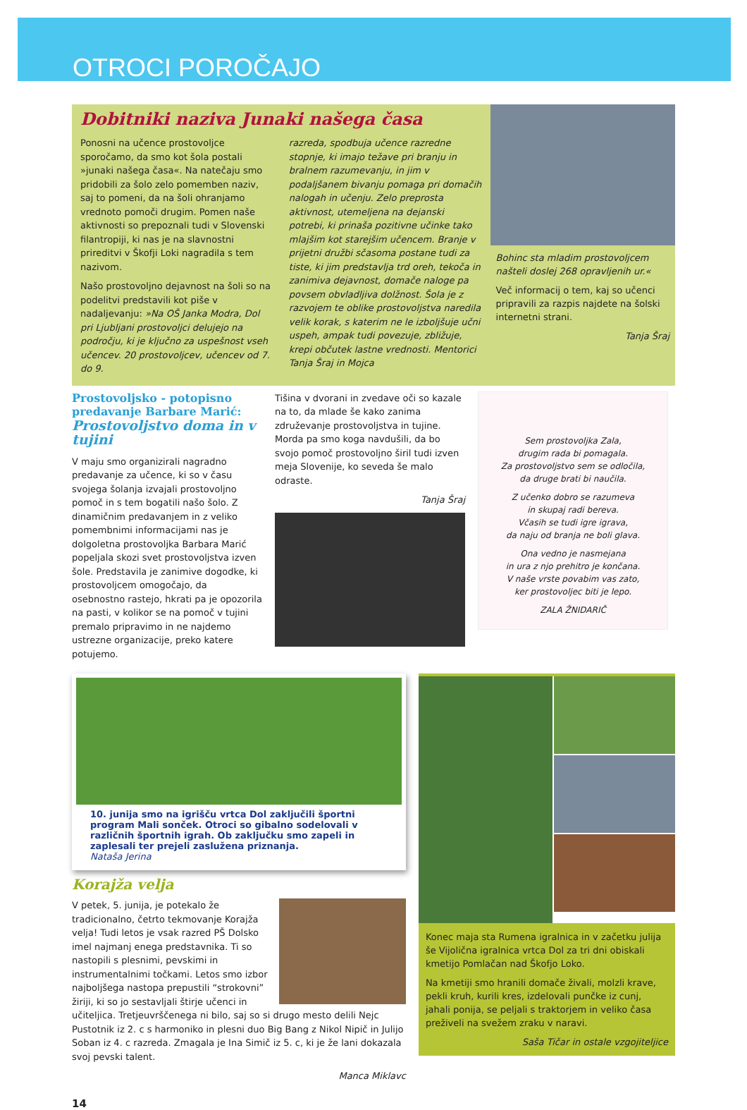OTROCI POROČAJO
Dobitniki naziva Junaki našega časa
Ponosni na učence prostovoljce sporočamo, da smo kot šola postali »junaki našega časa«. Na natečaju smo pridobili za šolo zelo pomemben naziv, saj to pomeni, da na šoli ohranjamo vrednoto pomoči drugim. Pomen naše aktivnosti so prepoznali tudi v Slovenski filantropiji, ki nas je na slavnostni prireditvi v Škofji Loki nagradila s tem nazivom.
Našo prostovoljno dejavnost na šoli so na podelitvi predstavili kot piše v nadaljevanju: »Na OŠ Janka Modra, Dol pri Ljubljani prostovoljci delujejo na področju, ki je ključno za uspešnost vseh učencev. 20 prostovoljcev, učencev od 7. do 9.
razreda, spodbuja učence razredne stopnje, ki imajo težave pri branju in bralnem razumevanju, in jim v podaljšanem bivanju pomaga pri domačih nalogah in učenju. Zelo preprosta aktivnost, utemeljena na dejanski potrebi, ki prinaša pozitivne učinke tako mlajšim kot starejšim učencem. Branje v prijetni družbi sčasoma postane tudi za tiste, ki jim predstavlja trd oreh, tekoča in zanimiva dejavnost, domače naloge pa povsem obvladljiva dolžnost. Šola je z razvojem te oblike prostovoljstva naredila velik korak, s katerim ne le izboljšuje učni uspeh, ampak tudi povezuje, zbližuje, krepi občutek lastne vrednosti. Mentorici Tanja Šraj in Mojca
Bohinc sta mladim prostovoljcem našteli doslej 268 opravljenih ur.«
Več informacij o tem, kaj so učenci pripravili za razpis najdete na šolski internetni strani.
Tanja Šraj
Prostovoljsko - potopisno predavanje Barbare Marić: Prostovoljstvo doma in v tujini
V maju smo organizirali nagradno predavanje za učence, ki so v času svojega šolanja izvajali prostovoljno pomoč in s tem bogatili našo šolo. Z dinamičnim predavanjem in z veliko pomembnimi informacijami nas je dolgoletna prostovoljka Barbara Marić popeljala skozi svet prostovoljstva izven šole. Predstavila je zanimive dogodke, ki prostovoljcem omogočajo, da osebnostno rastejo, hkrati pa je opozorila na pasti, v kolikor se na pomoč v tujini premalo pripravimo in ne najdemo ustrezne organizacije, preko katere potujemo.
Tišina v dvorani in zvedave oči so kazale na to, da mlade še kako zanima združevanje prostovoljstva in tujine. Morda pa smo koga navdušili, da bo svojo pomoč prostovoljno širil tudi izven meja Slovenije, ko seveda še malo odraste.
Tanja Šraj
Sem prostovoljka Zala,
drugim rada bi pomagala.
Za prostovoljstvo sem se odločila,
da druge brati bi naučila.
Z učenko dobro se razumeva
in skupaj radi bereva.
Včasih se tudi igre igrava,
da naju od branja ne boli glava.
Ona vedno je nasmejana
in ura z njo prehitro je končana.
V naše vrste povabim vas zato,
ker prostovoljec biti je lepo.
ZALA ŽNIDARIČ
10. junija smo na igrišču vrtca Dol zaključili športni program Mali sonček. Otroci so gibalno sodelovali v različnih športnih igrah. Ob zaključku smo zapeli in zaplesali ter prejeli zaslužena priznanja.
Nataša Jerina
Korajža velja
V petek, 5. junija, je potekalo že tradicionalno, četrto tekmovanje Korajža velja! Tudi letos je vsak razred PŠ Dolsko imel najmanj enega predstavnika. Ti so nastopili s plesnimi, pevskimi in instrumentalnimi točkami. Letos smo izbor najboljšega nastopa prepustili “strokovni” žiriji, ki so jo sestavljali štirje učenci in učiteljica. Tretjeuvrščenega ni bilo, saj so si drugo mesto delili Nejc Pustotnik iz 2. c s harmoniko in plesni duo Big Bang z Nikol Nipič in Julijo Soban iz 4. c razreda. Zmagala je Ina Simič iz 5. c, ki je že lani dokazala svoj pevski talent.
Manca Miklavc
Konec maja sta Rumena igralnica in v začetku julija še Vijolična igralnica vrtca Dol za tri dni obiskali kmetijo Pomlačan nad Škofjo Loko.
Na kmetiji smo hranili domače živali, molzli krave, pekli kruh, kurili kres, izdelovali punčke iz cunj, jahali ponija, se peljali s traktorjem in veliko časa preživeli na svežem zraku v naravi.
Saša Tičar in ostale vzgojiteljice
14